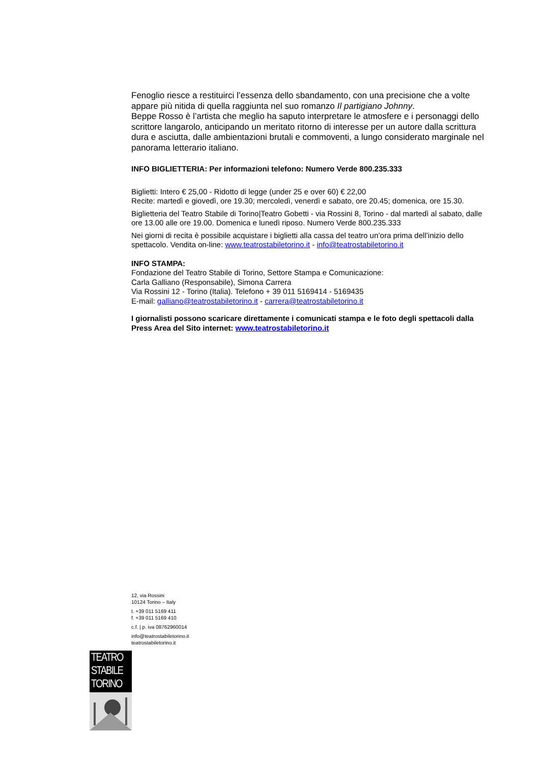Fenoglio riesce a restituirci l’essenza dello sbandamento, con una precisione che a volte appare più nitida di quella raggiunta nel suo romanzo Il partigiano Johnny.
Beppe Rosso è l’artista che meglio ha saputo interpretare le atmosfere e i personaggi dello scrittore langarolo, anticipando un meritato ritorno di interesse per un autore dalla scrittura dura e asciutta, dalle ambientazioni brutali e commoventi, a lungo considerato marginale nel panorama letterario italiano.
INFO BIGLIETTERIA: Per informazioni telefono: Numero Verde 800.235.333
Biglietti: Intero € 25,00 - Ridotto di legge (under 25 e over 60) € 22,00
Recite: martedì e giovedì, ore 19.30; mercoledì, venerdì e sabato, ore 20.45; domenica, ore 15.30.
Biglietteria del Teatro Stabile di Torino|Teatro Gobetti - via Rossini 8, Torino - dal martedì al sabato, dalle ore 13.00 alle ore 19.00. Domenica e lunedì riposo. Numero Verde 800.235.333
Nei giorni di recita è possibile acquistare i biglietti alla cassa del teatro un’ora prima dell’inizio dello spettacolo. Vendita on-line: www.teatrostabiletorino.it - info@teatrostabiletorino.it
INFO STAMPA:
Fondazione del Teatro Stabile di Torino, Settore Stampa e Comunicazione:
Carla Galliano (Responsabile), Simona Carrera
Via Rossini 12 - Torino (Italia). Telefono + 39 011 5169414 - 5169435
E-mail: galliano@teatrostabiletorino.it - carrera@teatrostabiletorino.it
I giornalisti possono scaricare direttamente i comunicati stampa e le foto degli spettacoli dalla Press Area del Sito internet: www.teatrostabiletorino.it
12, via Rossini
10124 Torino – Italy
t. +39 011 5169 411
f. +39 011 5169 410
c.f. | p. iva 08762960014
info@teatrostabiletorino.it
teatrostabiletorino.it
TEATRO
STABILE
TORINO